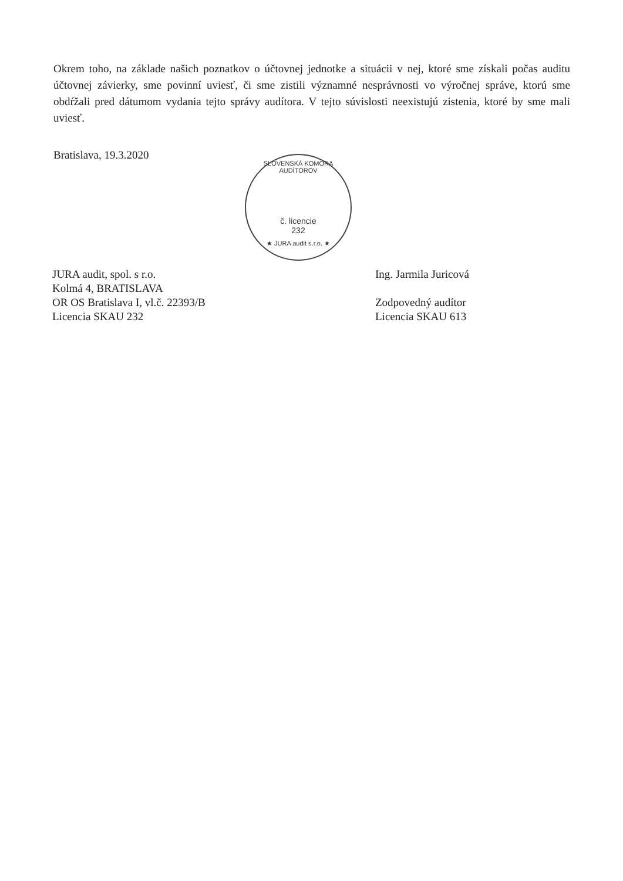Okrem toho, na základe našich poznatkov o účtovnej jednotke a situácii v nej, ktoré sme získali počas auditu účtovnej závierky, sme povinní uviesť, či sme zistili významné nesprávnosti vo výročnej správe, ktorú sme obdŕžali pred dátumom vydania tejto správy audítora. V tejto súvislosti neexistujú zistenia, ktoré by sme mali uviesť.
Bratislava, 19.3.2020
SLOVENSKÁ KOMORA AUDÍTOROV
č. licencie
232
★ JURA audit s.r.o. ★
JURA audit, spol. s r.o.
Kolmá 4, BRATISLAVA
OR OS Bratislava I, vl.č. 22393/B
Licencia SKAU 232
Ing. Jarmila Juricová
Zodpovedný audítor
Licencia SKAU 613